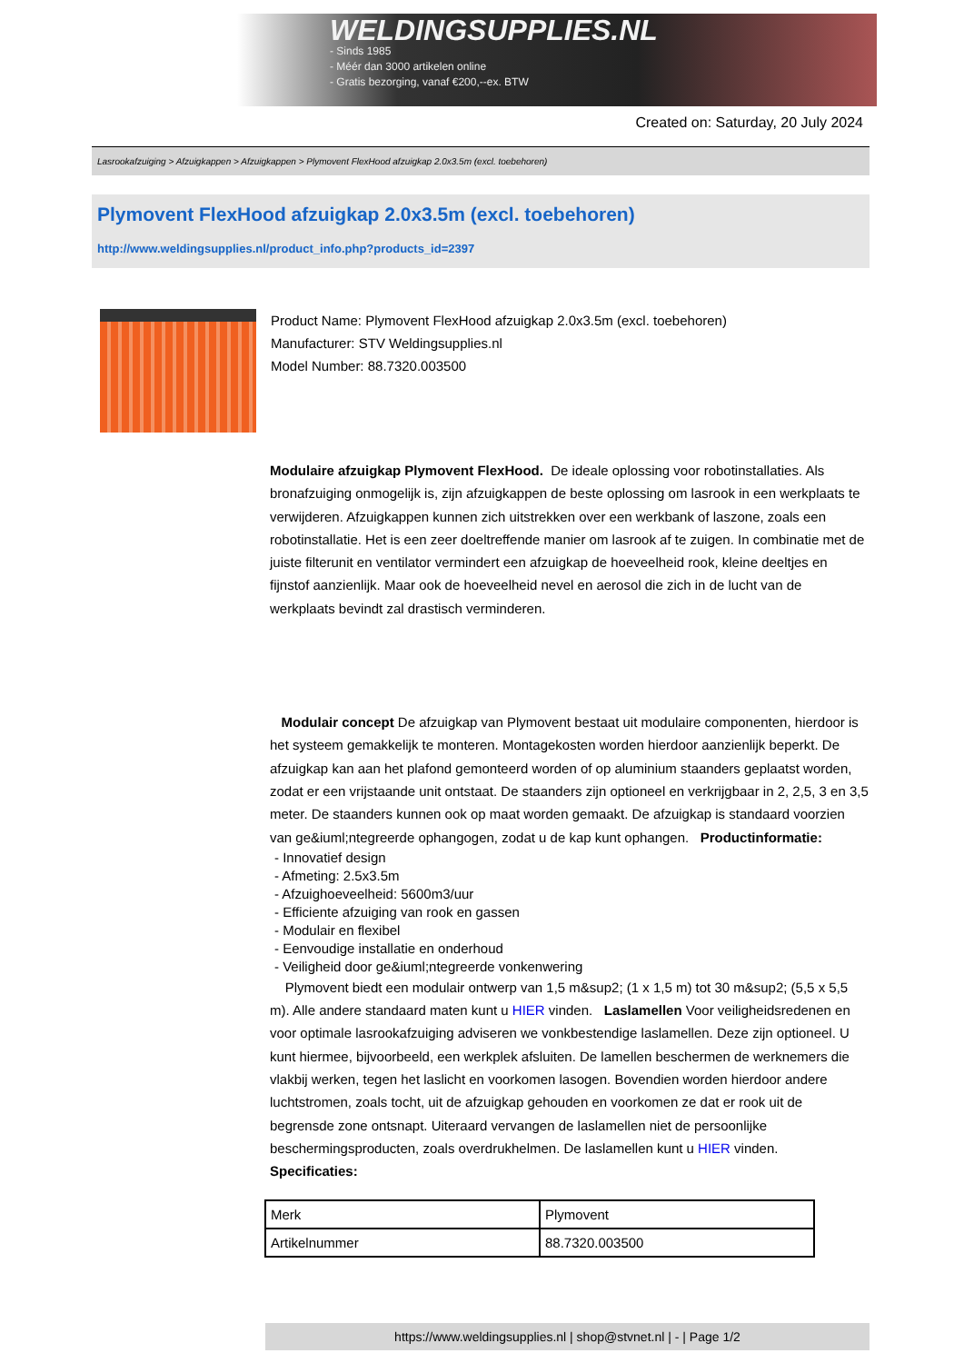WELDINGSUPPLIES.NL
- Sinds 1985
- Méér dan 3000 artikelen online
- Gratis bezorging, vanaf €200,--ex. BTW
Created on: Saturday, 20 July 2024
Lasrookafzuiging > Afzuigkappen > Afzuigkappen > Plymovent FlexHood afzuigkap 2.0x3.5m (excl. toebehoren)
Plymovent FlexHood afzuigkap 2.0x3.5m (excl. toebehoren)
http://www.weldingsupplies.nl/product_info.php?products_id=2397
Product Name: Plymovent FlexHood afzuigkap 2.0x3.5m (excl. toebehoren)
Manufacturer: STV Weldingsupplies.nl
Model Number: 88.7320.003500
Modulaire afzuigkap Plymovent FlexHood. De ideale oplossing voor robotinstallaties. Als bronafzuiging onmogelijk is, zijn afzuigkappen de beste oplossing om lasrook in een werkplaats te verwijderen. Afzuigkappen kunnen zich uitstrekken over een werkbank of laszone, zoals een robotinstallatie. Het is een zeer doeltreffende manier om lasrook af te zuigen. In combinatie met de juiste filterunit en ventilator vermindert een afzuigkap de hoeveelheid rook, kleine deeltjes en fijnstof aanzienlijk. Maar ook de hoeveelheid nevel en aerosol die zich in de lucht van de werkplaats bevindt zal drastisch verminderen.
Modulair concept De afzuigkap van Plymovent bestaat uit modulaire componenten, hierdoor is het systeem gemakkelijk te monteren. Montagekosten worden hierdoor aanzienlijk beperkt. De afzuigkap kan aan het plafond gemonteerd worden of op aluminium staanders geplaatst worden, zodat er een vrijstaande unit ontstaat. De staanders zijn optioneel en verkrijgbaar in 2, 2,5, 3 en 3,5 meter. De staanders kunnen ook op maat worden gemaakt. De afzuigkap is standaard voorzien van ge&iuml;ntegreerde ophangogen, zodat u de kap kunt ophangen. Productinformatie:
- Innovatief design
- Afmeting: 2.5x3.5m
- Afzuighoeveelheid: 5600m3/uur
- Efficiente afzuiging van rook en gassen
- Modulair en flexibel
- Eenvoudige installatie en onderhoud
- Veiligheid door ge&iuml;ntegreerde vonkenwering
Plymovent biedt een modulair ontwerp van 1,5 m&sup2; (1 x 1,5 m) tot 30 m&sup2; (5,5 x 5,5 m). Alle andere standaard maten kunt u HIER vinden. Laslamellen Voor veiligheidsredenen en voor optimale lasrookafzuiging adviseren we vonkbestendige laslamellen. Deze zijn optioneel. U kunt hiermee, bijvoorbeeld, een werkplek afsluiten. De lamellen beschermen de werknemers die vlakbij werken, tegen het laslicht en voorkomen lasogen. Bovendien worden hierdoor andere luchtstromen, zoals tocht, uit de afzuigkap gehouden en voorkomen ze dat er rook uit de begrensde zone ontsnapt. Uiteraard vervangen de laslamellen niet de persoonlijke beschermingsproducten, zoals overdrukhelmen. De laslamellen kunt u HIER vinden. Specificaties:
| Merk | Plymovent |
| Artikelnummer | 88.7320.003500 |
https://www.weldingsupplies.nl | shop@stvnet.nl | - | Page 1/2